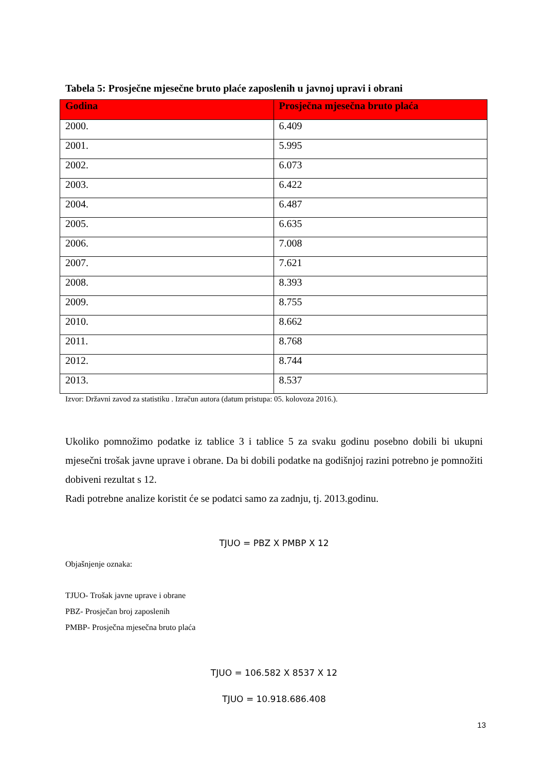Tabela 5: Prosječne mjesečne bruto plaće zaposlenih u javnoj upravi i obrani
| Godina | Prosječna mjesečna bruto plaća |
| --- | --- |
| 2000. | 6.409 |
| 2001. | 5.995 |
| 2002. | 6.073 |
| 2003. | 6.422 |
| 2004. | 6.487 |
| 2005. | 6.635 |
| 2006. | 7.008 |
| 2007. | 7.621 |
| 2008. | 8.393 |
| 2009. | 8.755 |
| 2010. | 8.662 |
| 2011. | 8.768 |
| 2012. | 8.744 |
| 2013. | 8.537 |
Izvor: Državni zavod za statistiku . Izračun autora (datum pristupa: 05. kolovoza 2016.).
Ukoliko pomnožimo podatke iz tablice 3 i tablice 5 za svaku godinu posebno dobili bi ukupni mjesečni trošak javne uprave i obrane. Da bi dobili podatke na godišnjoj razini potrebno je pomnožiti dobiveni rezultat s 12.
Radi potrebne analize koristit će se podatci samo za zadnju, tj. 2013.godinu.
TJUO = PBZ X PMBP X 12
Objašnjenje oznaka:
TJUO- Trošak javne uprave i obrane
PBZ- Prosječan broj zaposlenih
PMBP- Prosječna mjesečna bruto plaća
TJUO = 106.582 X 8537 X 12
TJUO = 10.918.686.408
13